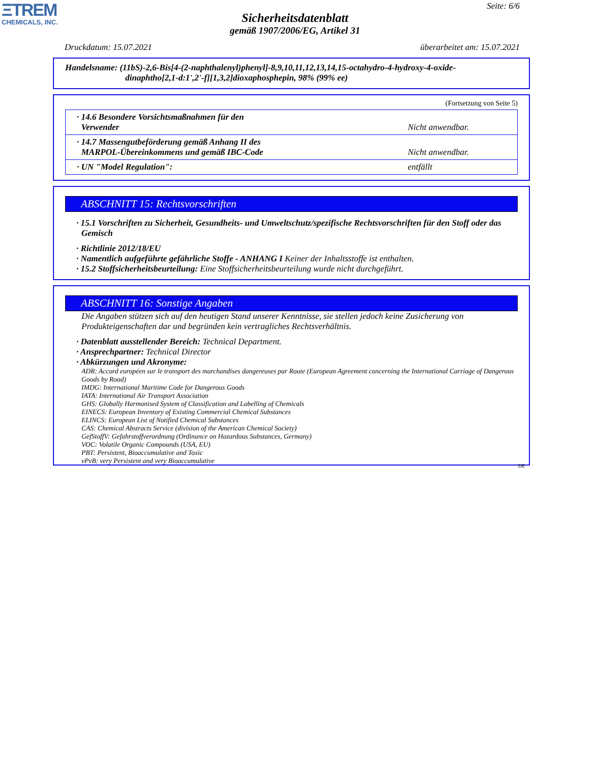ΞTREM
CHEMICALS, INC.
Seite: 6/6
Sicherheitsdatenblatt
gemäß 1907/2006/EG, Artikel 31
Druckdatum: 15.07.2021 überarbeitet am: 15.07.2021
Handelsname: (11bS)-2,6-Bis[4-(2-naphthalenyl)phenyl]-8,9,10,11,12,13,14,15-octahydro-4-hydroxy-4-oxide-
dinaphtho[2,1-d:1',2'-f][1,3,2]dioxaphosphepin, 98% (99% ee)
(Fortsetzung von Seite 5)
| · 14.6 Besondere Vorsichtsmaßnahmen für den Verwender | Nicht anwendbar. |
| · 14.7 Massengutbeförderung gemäß Anhang II des MARPOL-Übereinkommens und gemäß IBC-Code | Nicht anwendbar. |
| · UN "Model Regulation": | entfällt |
ABSCHNITT 15: Rechtsvorschriften
· 15.1 Vorschriften zu Sicherheit, Gesundheits- und Umweltschutz/spezifische Rechtsvorschriften für den Stoff oder das Gemisch
· Richtlinie 2012/18/EU
· Namentlich aufgeführte gefährliche Stoffe - ANHANG I Keiner der Inhaltsstoffe ist enthalten.
· 15.2 Stoffsicherheitsbeurteilung: Eine Stoffsicherheitsbeurteilung wurde nicht durchgeführt.
ABSCHNITT 16: Sonstige Angaben
Die Angaben stützen sich auf den heutigen Stand unserer Kenntnisse, sie stellen jedoch keine Zusicherung von Produkteigenschaften dar und begründen kein vertragliches Rechtsverhältnis.
· Datenblatt ausstellender Bereich: Technical Department.
· Ansprechpartner: Technical Director
· Abkürzungen und Akronyme:
ADR: Accord européen sur le transport des marchandises dangereuses par Route (European Agreement concerning the International Carriage of Dangerous Goods by Road)
IMDG: International Maritime Code for Dangerous Goods
IATA: International Air Transport Association
GHS: Globally Harmonised System of Classification and Labelling of Chemicals
EINECS: European Inventory of Existing Commercial Chemical Substances
ELINCS: European List of Notified Chemical Substances
CAS: Chemical Abstracts Service (division of the American Chemical Society)
GefStoffV: Gefahrstoffverordnung (Ordinance on Hazardous Substances, Germany)
VOC: Volatile Organic Compounds (USA, EU)
PBT: Persistent, Bioaccumulative and Toxic
vPvB: very Persistent and very Bioaccumulative
DE